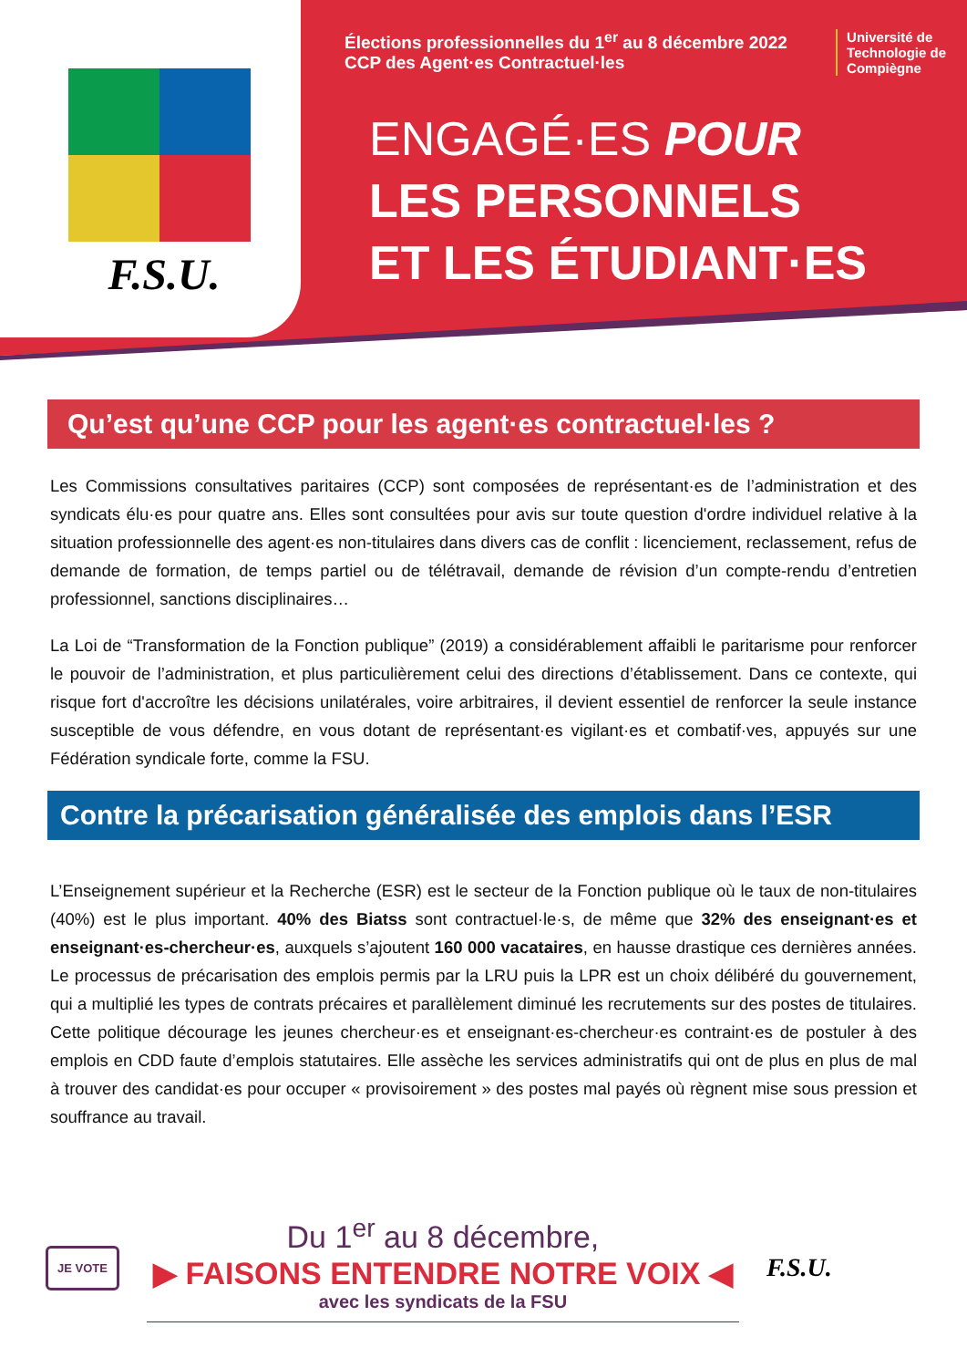F.S.U.
Élections professionnelles du 1<sup>er</sup> au 8 décembre 2022
CCP des Agent·es Contractuel·les
Université de
Technologie de
Compiègne
ENGAGÉ·ES POUR
LES PERSONNELS
ET LES ÉTUDIANT·ES
Qu’est qu’une CCP pour les agent·es contractuel·les ?
Les Commissions consultatives paritaires (CCP) sont composées de représentant·es de l’administration et des syndicats élu·es pour quatre ans. Elles sont consultées pour avis sur toute question d'ordre individuel relative à la situation professionnelle des agent·es non-titulaires dans divers cas de conflit : licenciement, reclassement, refus de demande de formation, de temps partiel ou de télétravail, demande de révision d’un compte-rendu d’entretien professionnel, sanctions disciplinaires…
La Loi de “Transformation de la Fonction publique” (2019) a considérablement affaibli le paritarisme pour renforcer le pouvoir de l’administration, et plus particulièrement celui des directions d’établissement. Dans ce contexte, qui risque fort d'accroître les décisions unilatérales, voire arbitraires, il devient essentiel de renforcer la seule instance susceptible de vous défendre, en vous dotant de représentant·es vigilant·es et combatif·ves, appuyés sur une Fédération syndicale forte, comme la FSU.
Contre la précarisation généralisée des emplois dans l’ESR
L’Enseignement supérieur et la Recherche (ESR) est le secteur de la Fonction publique où le taux de non-titulaires (40%) est le plus important. 40% des Biatss sont contractuel·le·s, de même que 32% des enseignant·es et enseignant·es-chercheur·es, auxquels s’ajoutent 160 000 vacataires, en hausse drastique ces dernières années. Le processus de précarisation des emplois permis par la LRU puis la LPR est un choix délibéré du gouvernement, qui a multiplié les types de contrats précaires et parallèlement diminué les recrutements sur des postes de titulaires. Cette politique décourage les jeunes chercheur·es et enseignant·es-chercheur·es contraint·es de postuler à des emplois en CDD faute d’emplois statutaires. Elle assèche les services administratifs qui ont de plus en plus de mal à trouver des candidat·es pour occuper « provisoirement » des postes mal payés où règnent mise sous pression et souffrance au travail.
JE VOTE
Du 1<sup>er</sup> au 8 décembre,
▶ FAISONS ENTENDRE NOTRE VOIX ◀
avec les syndicats de la FSU
F.S.U.